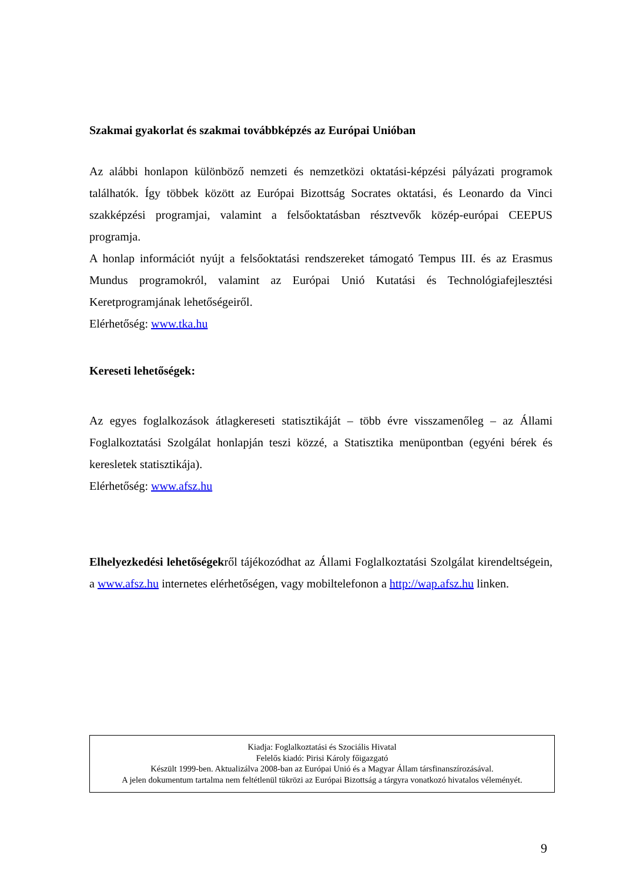Szakmai gyakorlat és szakmai továbbképzés az Európai Unióban
Az alábbi honlapon különböző nemzeti és nemzetközi oktatási-képzési pályázati programok találhatók. Így többek között az Európai Bizottság Socrates oktatási, és Leonardo da Vinci szakképzési programjai, valamint a felsőoktatásban résztvevők közép-európai CEEPUS programja.
A honlap információt nyújt a felsőoktatási rendszereket támogató Tempus III. és az Erasmus Mundus programokról, valamint az Európai Unió Kutatási és Technológiafejlesztési Keretprogramjának lehetőségeiről.
Elérhetőség: www.tka.hu
Kereseti lehetőségek:
Az egyes foglalkozások átlagkereseti statisztikáját – több évre visszamenőleg – az Állami Foglalkoztatási Szolgálat honlapján teszi közzé, a Statisztika menüpontban (egyéni bérek és keresletek statisztikája).
Elérhetőség: www.afsz.hu
Elhelyezkedési lehetőségekről tájékozódhat az Állami Foglalkoztatási Szolgálat kirendeltségein, a www.afsz.hu internetes elérhetőségen, vagy mobiltelefonon a http://wap.afsz.hu linken.
Kiadja: Foglalkoztatási és Szociális Hivatal
Felelős kiadó: Pirisi Károly főigazgató
Készült 1999-ben. Aktualizálva 2008-ban az Európai Unió és a Magyar Állam társfinanszírozásával.
A jelen dokumentum tartalma nem feltétlenül tükrözi az Európai Bizottság a tárgyra vonatkozó hivatalos véleményét.
9